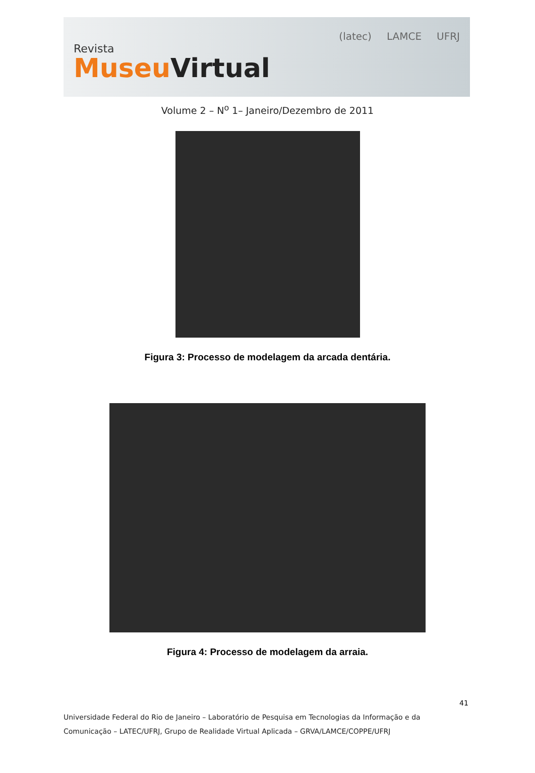Revista
MuseuVirtual
(latec) LAMCE UFRJ
Volume 2 – N<sup>o</sup> 1– Janeiro/Dezembro de 2011
Figura 3: Processo de modelagem da arcada dentária.
Figura 4: Processo de modelagem da arraia.
41
Universidade Federal do Rio de Janeiro – Laboratório de Pesquisa em Tecnologias da Informação e da
Comunicação – LATEC/UFRJ, Grupo de Realidade Virtual Aplicada – GRVA/LAMCE/COPPE/UFRJ